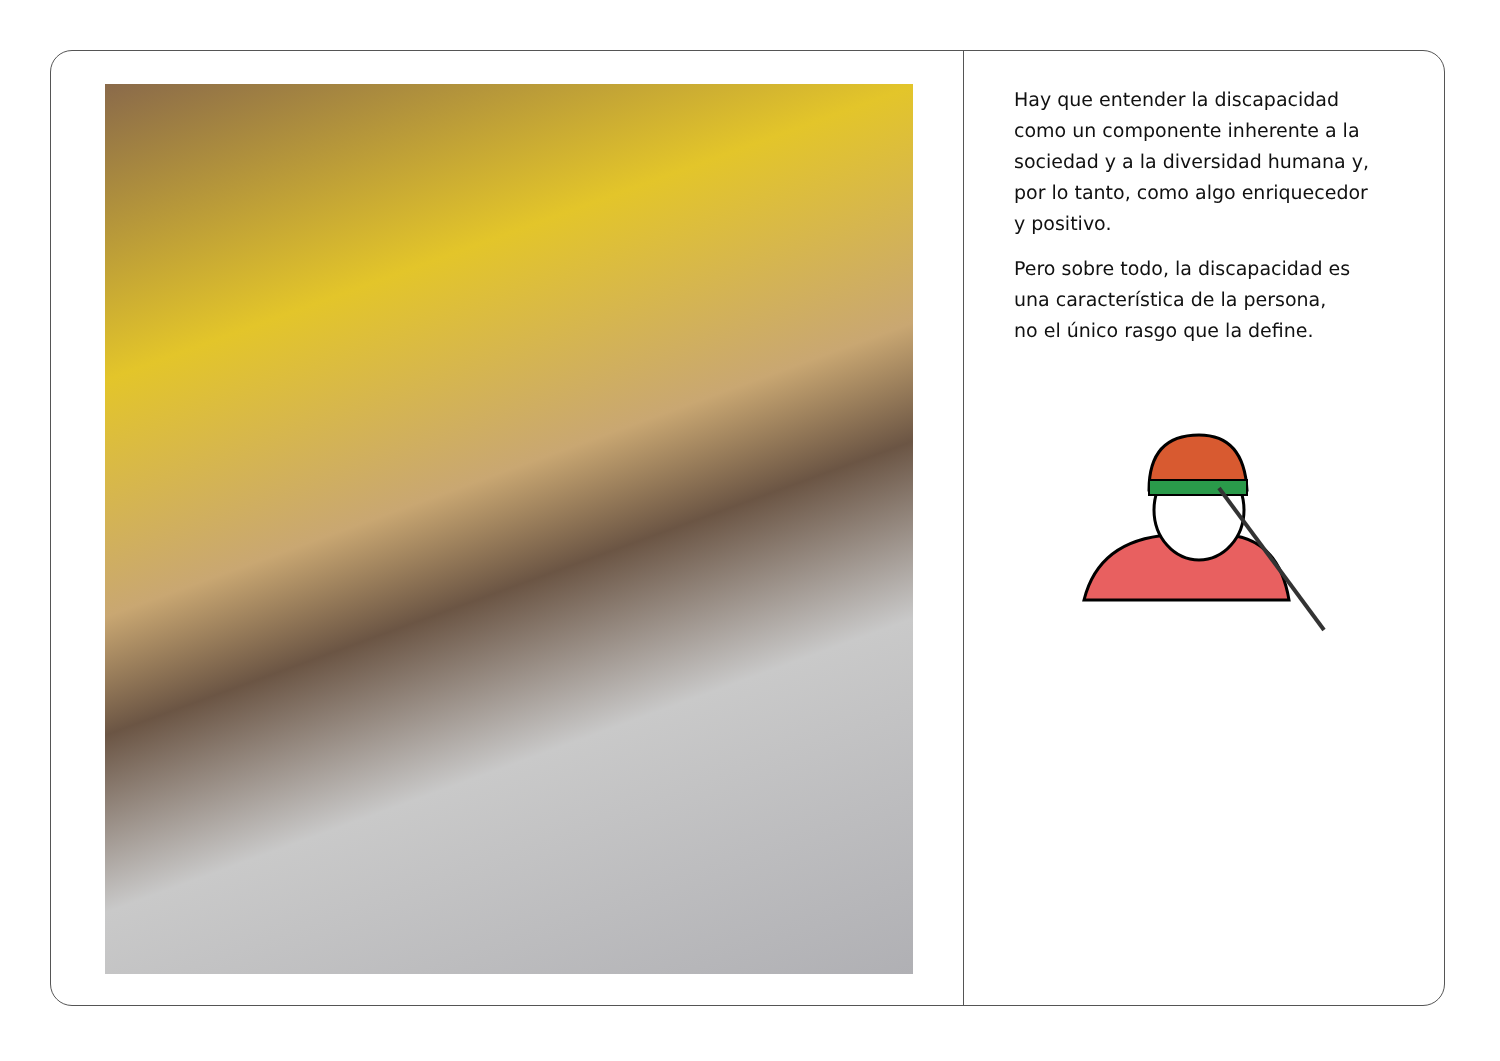Hay que entender la discapacidad
como un componente inherente a la
sociedad y a la diversidad humana y,
por lo tanto, como algo enriquecedor
y positivo.
Pero sobre todo, la discapacidad es
una característica de la persona,
no el único rasgo que la define.